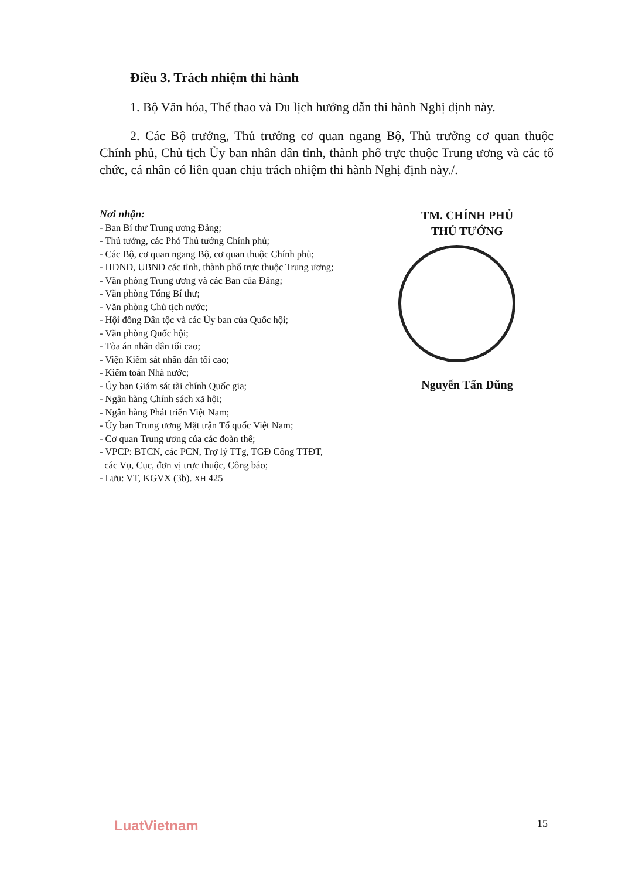Điều 3. Trách nhiệm thi hành
1. Bộ Văn hóa, Thể thao và Du lịch hướng dẫn thi hành Nghị định này.
2. Các Bộ trưởng, Thủ trưởng cơ quan ngang Bộ, Thủ trưởng cơ quan thuộc Chính phủ, Chủ tịch Ủy ban nhân dân tỉnh, thành phố trực thuộc Trung ương và các tổ chức, cá nhân có liên quan chịu trách nhiệm thi hành Nghị định này./.
Nơi nhận:
- Ban Bí thư Trung ương Đảng;
- Thủ tướng, các Phó Thủ tướng Chính phủ;
- Các Bộ, cơ quan ngang Bộ, cơ quan thuộc Chính phủ;
- HĐND, UBND các tỉnh, thành phố trực thuộc Trung ương;
- Văn phòng Trung ương và các Ban của Đảng;
- Văn phòng Tổng Bí thư;
- Văn phòng Chủ tịch nước;
- Hội đồng Dân tộc và các Ủy ban của Quốc hội;
- Văn phòng Quốc hội;
- Tòa án nhân dân tối cao;
- Viện Kiểm sát nhân dân tối cao;
- Kiểm toán Nhà nước;
- Ủy ban Giám sát tài chính Quốc gia;
- Ngân hàng Chính sách xã hội;
- Ngân hàng Phát triển Việt Nam;
- Ủy ban Trung ương Mặt trận Tổ quốc Việt Nam;
- Cơ quan Trung ương của các đoàn thể;
- VPCP: BTCN, các PCN, Trợ lý TTg, TGĐ Cổng TTĐT,
các Vụ, Cục, đơn vị trực thuộc, Công báo;
- Lưu: VT, KGVX (3b). XH 425
TM. CHÍNH PHỦ
THỦ TƯỚNG
Nguyễn Tấn Dũng
LuatVietnam 15